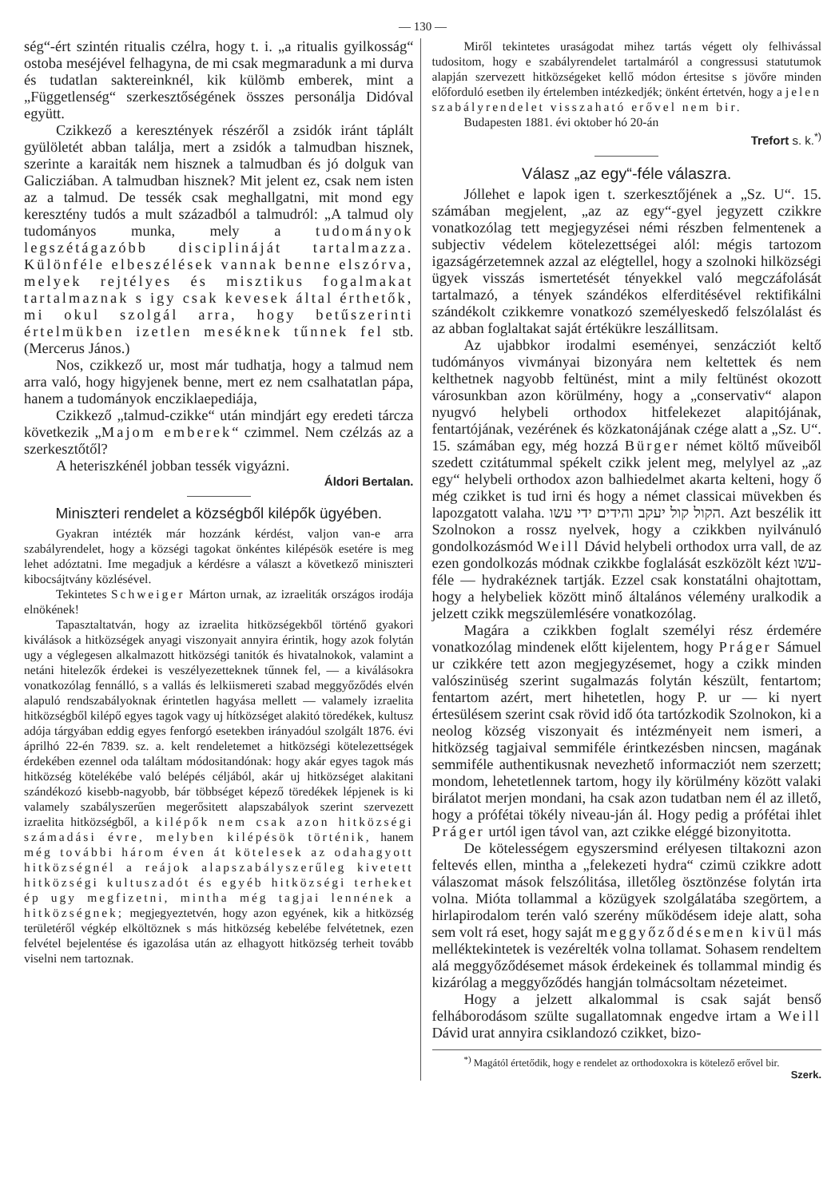— 130 —
ség“-ért szintén ritualis czélra, hogy t. i. „a ritualis gyilkosság“ ostoba meséjével felhagyna, de mi csak megmaradunk a mi durva és tudatlan saktereinknél, kik külömb emberek, mint a „Függetlenség“ szerkesztőségének összes personálja Didóval együtt.
Czikkező a keresztények részéről a zsidók iránt táplált gyülöletét abban találja, mert a zsidók a talmudban hisznek, szerinte a karaiták nem hisznek a talmudban és jó dolguk van Galicziában. A talmudban hisznek? Mit jelent ez, csak nem isten az a talmud. De tessék csak meghallgatni, mit mond egy keresztény tudós a mult századból a talmudról: „A talmud oly tudományos munka, mely a tudományok legszétágazóbb disciplináját tartalmazza. Különféle elbeszélések vannak benne elszórva, melyek rejtélyes és misztikus fogalmakat tartalmaznak s igy csak kevesek által érthetők, mi okul szolgál arra, hogy betűszerinti értelmükben izetlen meséknek tűnnek fel stb. (Mercerus János.)
Nos, czikkező ur, most már tudhatja, hogy a talmud nem arra való, hogy higyjenek benne, mert ez nem csalhatatlan pápa, hanem a tudományok encziklaepediája,
Czikkező „talmud-czikke“ után mindjárt egy eredeti tárcza következik „Majom emberek“ czimmel. Nem czélzás az a szerkesztőtől?
A heteriszkénél jobban tessék vigyázni.
Áldori Bertalan.
Miniszteri rendelet a községből kilépők ügyében.
Gyakran intézték már hozzánk kérdést, valjon van-e arra szabályrendelet, hogy a községi tagokat önkéntes kilépésök esetére is meg lehet adóztatni. Ime megadjuk a kérdésre a választ a következő miniszteri kibocsájtvány közlésével.
Tekintetes Schweiger Márton urnak, az izraeliták országos irodája elnökének!
Tapasztaltatván, hogy az izraelita hitközségekből történő gyakori kiválások a hitközségek anyagi viszonyait annyira érintik, hogy azok folytán ugy a véglegesen alkalmazott hitközségi tanitók és hivatalnokok, valamint a netáni hitelezők érdekei is veszélyezetteknek tűnnek fel, — a kiválásokra vonatkozólag fennálló, s a vallás és lelkiismereti szabad meggyőződés elvén alapuló rendszabályoknak érintetlen hagyása mellett — valamely izraelita hitközségből kilépő egyes tagok vagy uj hítközséget alakitó töredékek, kultusz adója tárgyában eddig egyes fenforgó esetekben irányadóul szolgált 1876. évi áprilhó 22-én 7839. sz. a. kelt rendeletemet a hitközségi kötelezettségek érdekében ezennel oda találtam módositandónak: hogy akár egyes tagok más hitközség kötelékébe való belépés céljából, akár uj hitközséget alakitani szándékozó kisebb-nagyobb, bár többséget képező töredékek lépjenek is ki valamely szabályszerűen megerősitett alapszabályok szerint szervezett izraelita hitközségből, a kilépők nem csak azon hitközségi számadási évre, melyben kilépésök történik, hanem még további három éven át kötelesek az odahagyott hitközségnél a reájok alapszabályszerűleg kivetett hitközségi kultuszadót és egyéb hitközségi terheket ép ugy megfizetni, mintha még tagjai lennének a hitközségnek; megjegyeztetvén, hogy azon egyének, kik a hitközség területéről végkép elköltöznek s más hitközség kebelébe felvétetnek, ezen felvétel bejelentése és igazolása után az elhagyott hitközség terheit tovább viselni nem tartoznak.
Miről tekintetes uraságodat mihez tartás végett oly felhivással tudositom, hogy e szabályrendelet tartalmáról a congressusi statutumok alapján szervezett hitközségeket kellő módon értesitse s jövőre minden előforduló esetben ily értelemben intézkedjék; önként értetvén, hogy a jelen szabályrendelet visszaható erővel nem bir.
Budapesten 1881. évi oktober hó 20-án
Trefort s. k.<sup>*)</sup>
Válasz „az egy“-féle válaszra.
Jóllehet e lapok igen t. szerkesztőjének a „Sz. U“. 15. számában megjelent, „az az egy“-gyel jegyzett czikkre vonatkozólag tett megjegyzései némi részben felmentenek a subjectiv védelem kötelezettségei alól: mégis tartozom igazságérzetemnek azzal az elégtellel, hogy a szolnoki hilközségi ügyek visszás ismertetését tényekkel való megczáfolását tartalmazó, a tények szándékos elferditésével rektifikálni szándékolt czikkemre vonatkozó személyeskedő felszólalást és az abban foglaltakat saját értékükre leszállitsam.
Az ujabbkor irodalmi eseményei, senzácziót keltő tudómányos vivmányai bizonyára nem keltettek és nem kelthetnek nagyobb feltünést, mint a mily feltünést okozott városunkban azon körülmény, hogy a „conservativ“ alapon nyugvó helybeli orthodox hitfelekezet alapitójának, fentartójának, vezérének és közkatonájának czége alatt a „Sz. U“. 15. számában egy, még hozzá Bürger német költő műveiből szedett czitátummal spékelt czikk jelent meg, melylyel az „az egy“ helybeli orthodox azon balhiedelmet akarta kelteni, hogy ő még czikket is tud irni és hogy a német classicai müvekben és lapozgatott valaha. הקול קול יעקב והידים ידי עשו. Azt beszélik itt Szolnokon a rossz nyelvek, hogy a czikkben nyilvánuló gondolkozásmód Weill Dávid helybeli orthodox urra vall, de az ezen gondolkozás módnak czikkbe foglalását eszközölt kézt עשו-féle — hydrakéznek tartják. Ezzel csak konstatálni ohajtottam, hogy a helybeliek között minő általános vélemény uralkodik a jelzett czikk megszülemlésére vonatkozólag.
Magára a czikkben foglalt személyi rész érdemére vonatkozólag mindenek előtt kijelentem, hogy Práger Sámuel ur czikkére tett azon megjegyzésemet, hogy a czikk minden valószinüség szerint sugalmazás folytán készült, fentartom; fentartom azért, mert hihetetlen, hogy P. ur — ki nyert értesülésem szerint csak rövid idő óta tartózkodik Szolnokon, ki a neolog község viszonyait és intézményeit nem ismeri, a hitközség tagjaival semmiféle érintkezésben nincsen, magának semmiféle authentikusnak nevezhető informacziót nem szerzett; mondom, lehetetlennek tartom, hogy ily körülmény között valaki birálatot merjen mondani, ha csak azon tudatban nem él az illető, hogy a prófétai tökély niveau-ján ál. Hogy pedig a prófétai ihlet Práger urtól igen távol van, azt czikke eléggé bizonyitotta.
De kötelességem egyszersmind erélyesen tiltakozni azon feltevés ellen, mintha a „felekezeti hydra“ czimü czikkre adott válaszomat mások felszólitása, illetőleg ösztönzése folytán irta volna. Mióta tollammal a közügyek szolgálatába szegörtem, a hirlapirodalom terén való szerény működésem ideje alatt, soha sem volt rá eset, hogy saját meggyőződésemen kivül más mellékte­kintetek is vezérelték volna tollamat. Sohasem rendeltem alá meggyőződésemet mások érdekeinek és tollammal mindig és kizárólag a meggyőződés hangján tolmácsoltam nézeteimet.
Hogy a jelzett alkalommal is csak saját benső felháborodásom szülte sugallatomnak engedve irtam a Weill Dávid urat annyira csiklandozó czikket, bizo-
<sup>*)</sup> Magától értetődik, hogy e rendelet az orthodoxokra is kötelező erővel bir.
Szerk.